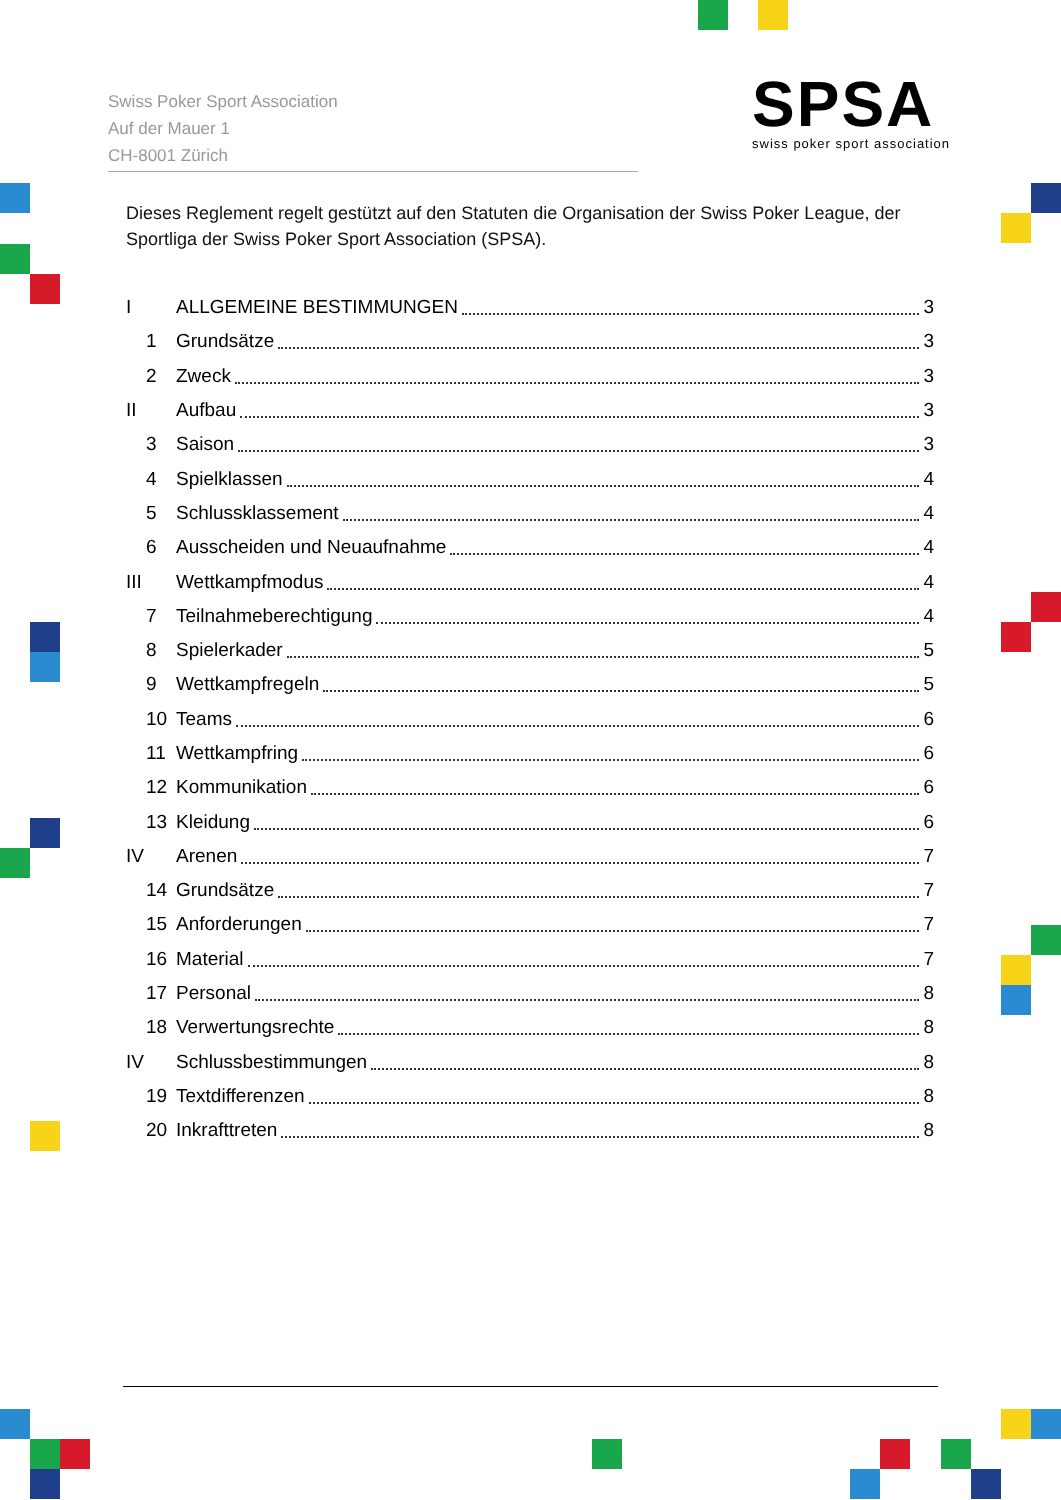Swiss Poker Sport Association
Auf der Mauer 1
CH-8001 Zürich
SPSA
swiss poker sport association
Dieses Reglement regelt gestützt auf den Statuten die Organisation der Swiss Poker League, der Sportliga der Swiss Poker Sport Association (SPSA).
I ALLGEMEINE BESTIMMUNGEN 3
1 Grundsätze 3
2 Zweck 3
II Aufbau 3
3 Saison 3
4 Spielklassen 4
5 Schlussklassement 4
6 Ausscheiden und Neuaufnahme 4
III Wettkampfmodus 4
7 Teilnahmeberechtigung 4
8 Spielerkader 5
9 Wettkampfregeln 5
10 Teams 6
11 Wettkampfring 6
12 Kommunikation 6
13 Kleidung 6
IV Arenen 7
14 Grundsätze 7
15 Anforderungen 7
16 Material 7
17 Personal 8
18 Verwertungsrechte 8
IV Schlussbestimmungen 8
19 Textdifferenzen 8
20 Inkrafttreten 8